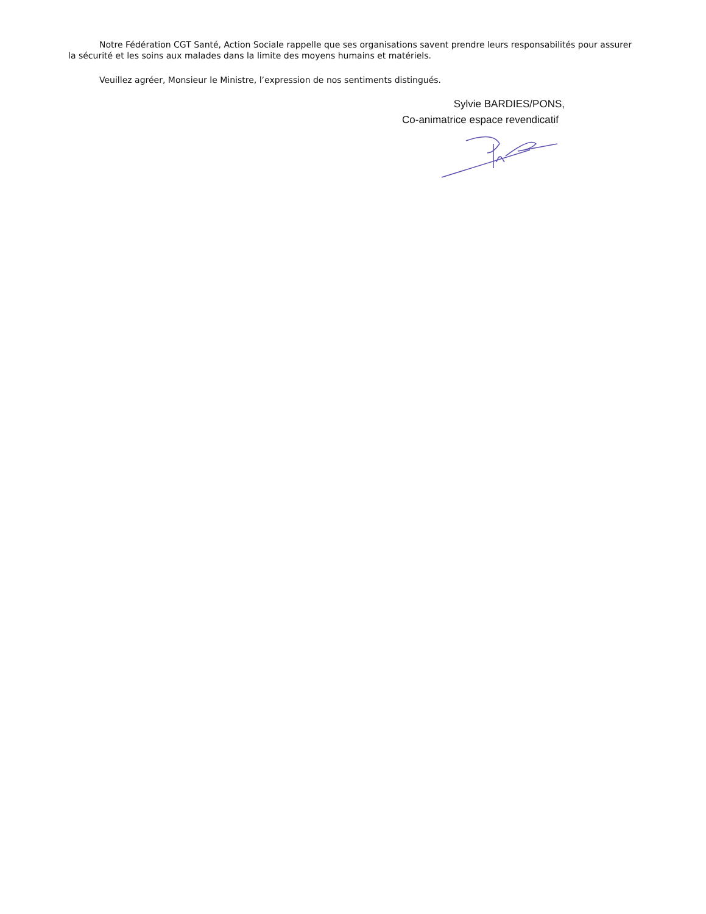Notre Fédération CGT Santé, Action Sociale rappelle que ses organisations savent prendre leurs responsabilités pour assurer la sécurité et les soins aux malades dans la limite des moyens humains et matériels.
Veuillez agréer, Monsieur le Ministre, l’expression de nos sentiments distingués.
Sylvie BARDIES/PONS,
Co-animatrice espace revendicatif